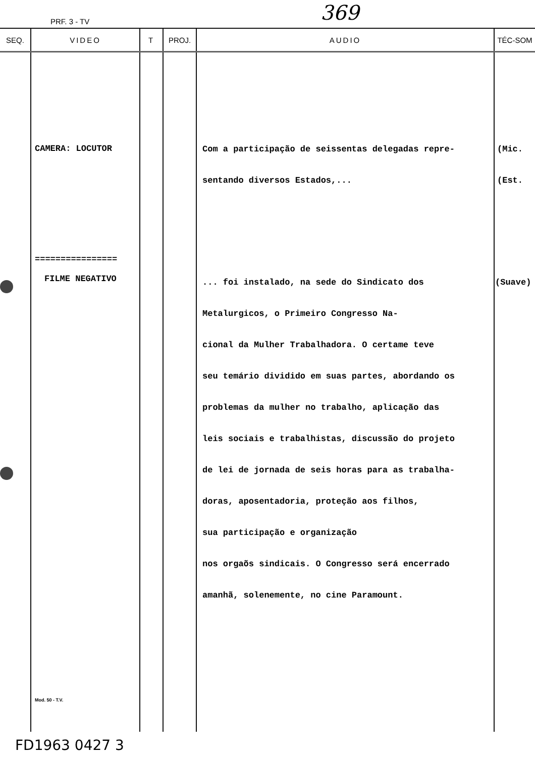PRF. 3 - TV 369
| SEQ. | VIDEO | T | PROJ. | AUDIO | TÉC-SOM |
| --- | --- | --- | --- | --- | --- |
| | CAMERA: LOCUTOR ================ FILME NEGATIVO Mod. 50 - T.V. | | | Com a participação de seissentas delegadas repre- sentando diversos Estados,... ... foi instalado, na sede do Sindicato dos Metalurgicos, o Primeiro Congresso Na- cional da Mulher Trabalhadora. O certame teve seu temário dividido em suas partes, abordando os problemas da mulher no trabalho, aplicação das leis sociais e trabalhistas, discussão do projeto de lei de jornada de seis horas para as trabalha- doras, aposentadoria, proteção aos filhos, sua participação e organização nos orgaõs sindicais. O Congresso será encerrado amanhã, solenemente, no cine Paramount. | (Mic. (Est. (Suave) |
FD1963 0427 3